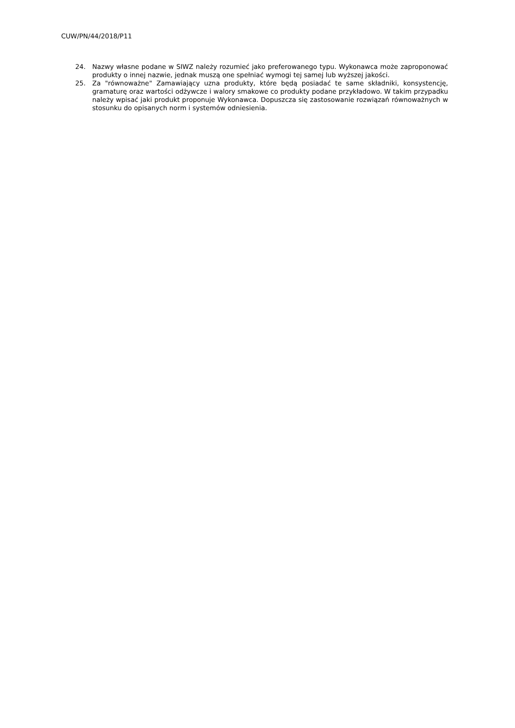CUW/PN/44/2018/P11
24. Nazwy własne podane w SIWZ należy rozumieć jako preferowanego typu. Wykonawca może zaproponować produkty o innej nazwie, jednak muszą one spełniać wymogi tej samej lub wyższej jakości.
25. Za "równoważne" Zamawiający uzna produkty, które będą posiadać te same składniki, konsystencję, gramaturę oraz wartości odżywcze i walory smakowe co produkty podane przykładowo. W takim przypadku należy wpisać jaki produkt proponuje Wykonawca. Dopuszcza się zastosowanie rozwiązań równoważnych w stosunku do opisanych norm i systemów odniesienia.